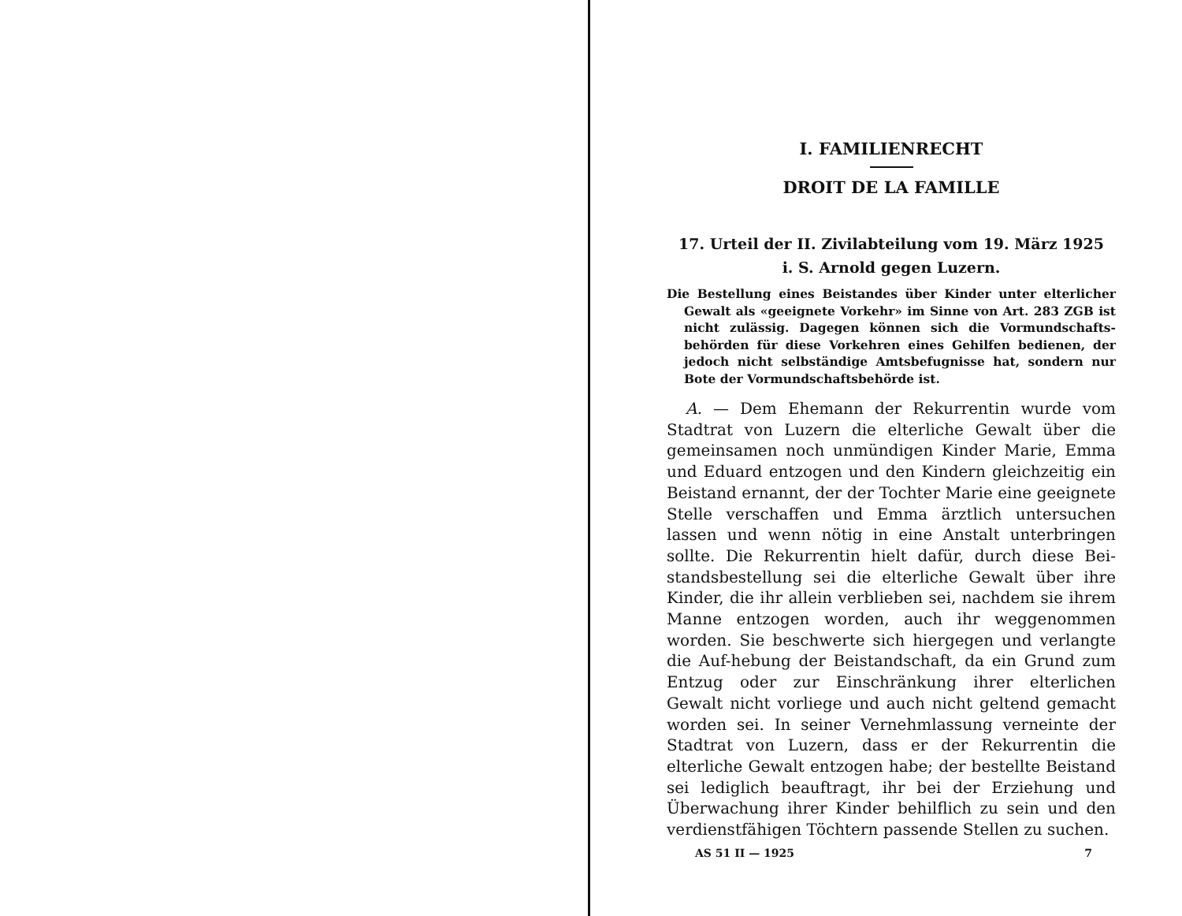I. FAMILIENRECHT
DROIT DE LA FAMILLE
17. Urteil der II. Zivilabteilung vom 19. März 1925
i. S. Arnold gegen Luzern.
Die Bestellung eines Beistandes über Kinder unter elterlicher Gewalt als «geeignete Vorkehr» im Sinne von Art. 283 ZGB ist nicht zulässig. Dagegen können sich die Vormundschafts-behörden für diese Vorkehren eines Gehilfen bedienen, der jedoch nicht selbständige Amtsbefugnisse hat, sondern nur Bote der Vormundschaftsbehörde ist.
A. — Dem Ehemann der Rekurrentin wurde vom Stadtrat von Luzern die elterliche Gewalt über die gemeinsamen noch unmündigen Kinder Marie, Emma und Eduard entzogen und den Kindern gleichzeitig ein Beistand ernannt, der der Tochter Marie eine geeignete Stelle verschaffen und Emma ärztlich untersuchen lassen und wenn nötig in eine Anstalt unterbringen sollte. Die Rekurrentin hielt dafür, durch diese Bei-standsbestellung sei die elterliche Gewalt über ihre Kinder, die ihr allein verblieben sei, nachdem sie ihrem Manne entzogen worden, auch ihr weggenommen worden. Sie beschwerte sich hiergegen und verlangte die Auf-hebung der Beistandschaft, da ein Grund zum Entzug oder zur Einschränkung ihrer elterlichen Gewalt nicht vorliege und auch nicht geltend gemacht worden sei. In seiner Vernehmlassung verneinte der Stadtrat von Luzern, dass er der Rekurrentin die elterliche Gewalt entzogen habe; der bestellte Beistand sei lediglich beauftragt, ihr bei der Erziehung und Überwachung ihrer Kinder behilflich zu sein und den verdienstfähigen Töchtern passende Stellen zu suchen.
AS 51 II — 1925 7